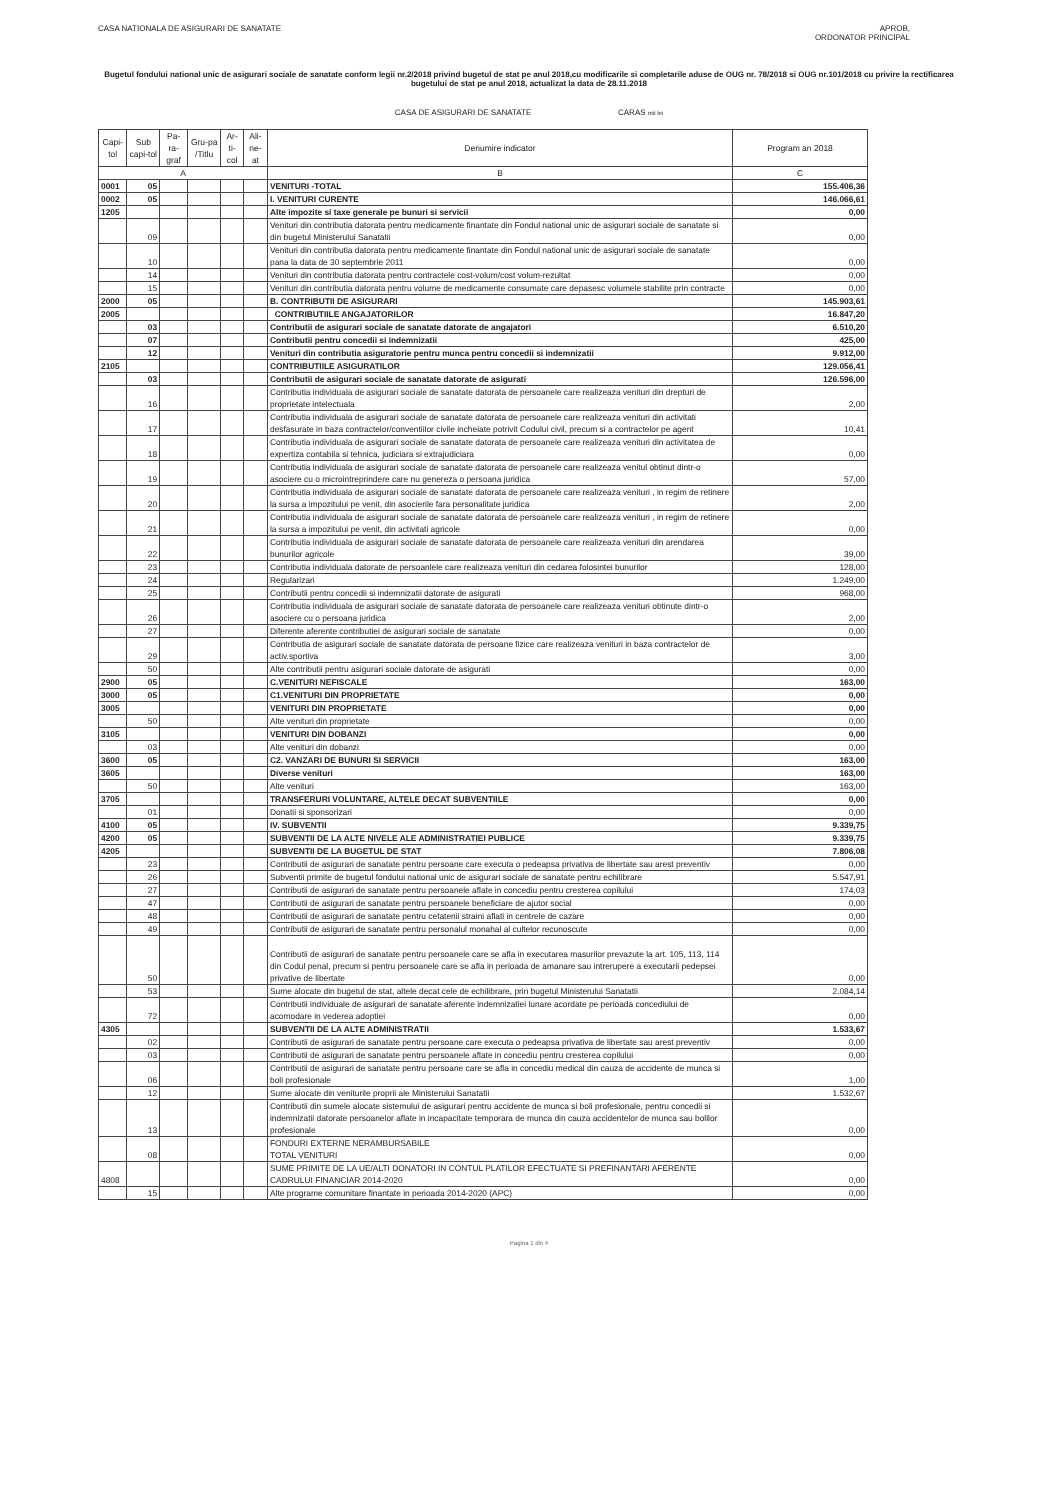CASA NATIONALA DE ASIGURARI DE SANATATE
APROB,
ORDONATOR PRINCIPAL
Bugetul fondului national unic de asigurari sociale de sanatate conform legii nr.2/2018 privind bugetul de stat pe anul 2018,cu modificarile si completarile aduse de OUG nr. 78/2018 si OUG nr.101/2018 cu privire la rectificarea bugetului de stat pe anul 2018, actualizat la data de 28.11.2018
CASA DE ASIGURARI DE SANATATE CARAS mii lei
| Capi-tol | Sub capi-tol | Pa-ra-graf | Gru-pa /Titlu | Ar-ti-col | Ali-ne-at | Denumire indicator | Program an 2018 |
| --- | --- | --- | --- | --- | --- | --- | --- |
| A | | | | | | B | C |
| 0001 | 05 | | | | | VENITURI -TOTAL | 155.406,36 |
| 0002 | 05 | | | | | I. VENITURI CURENTE | 146.066,61 |
| 1205 | | | | | | Alte impozite si taxe generale pe bunuri si servicii | 0,00 |
| | 09 | | | | | Venituri din contributia datorata pentru medicamente finantate din Fondul national unic de asigurari sociale de sanatate si din bugetul Ministerului Sanatatii | 0,00 |
| | 10 | | | | | Venituri din contributia datorata pentru medicamente finantate din Fondul national unic de asigurari sociale de sanatate pana la data de 30 septembrie 2011 | 0,00 |
| | 14 | | | | | Venituri din contributia datorata pentru contractele cost-volum/cost volum-rezultat | 0,00 |
| | 15 | | | | | Venituri din contributia datorata pentru volume de medicamente consumate care depasesc volumele stabilite prin contracte | 0,00 |
| 2000 | 05 | | | | | B. CONTRIBUTII DE ASIGURARI | 145.903,61 |
| 2005 | | | | | | CONTRIBUTIILE ANGAJATORILOR | 16.847,20 |
| | 03 | | | | | Contributii de asigurari sociale de sanatate datorate de angajatori | 6.510,20 |
| | 07 | | | | | Contributii pentru concedii si indemnizatii | 425,00 |
| | 12 | | | | | Venituri din contributia asiguratorie pentru munca pentru concedii si indemnizatii | 9.912,00 |
| 2105 | | | | | | CONTRIBUTIILE ASIGURATILOR | 129.056,41 |
| | 03 | | | | | Contributii de asigurari sociale de sanatate datorate de asigurati | 126.596,00 |
| | 16 | | | | | Contributia individuala de asigurari sociale de sanatate datorata de persoanele care realizeaza venituri din drepturi de proprietate intelectuala | 2,00 |
| | 17 | | | | | Contributia individuala de asigurari sociale de sanatate datorata de persoanele care realizeaza venituri din activitati desfasurate in baza contractelor/conventiilor civile incheiate potrivit Codului civil, precum si a contractelor pe agent | 10,41 |
| | 18 | | | | | Contributia individuala de asigurari sociale de sanatate datorata de persoanele care realizeaza venituri din activitatea de expertiza contabila si tehnica, judiciara si extrajudiciara | 0,00 |
| | 19 | | | | | Contributia individuala de asigurari sociale de sanatate datorata de persoanele care realizeaza venitul obtinut dintr-o asociere cu o microintreprindere care nu genereza o persoana juridica | 57,00 |
| | 20 | | | | | Contributia individuala de asigurari sociale de sanatate datorata de persoanele care realizeaza venituri , in regim de retinere la sursa a impozitului pe venit, din asocierile fara personalitate juridica | 2,00 |
| | 21 | | | | | Contributia individuala de asigurari sociale de sanatate datorata de persoanele care realizeaza venituri , in regim de retinere la sursa a impozitului pe venit, din activitati agricole | 0,00 |
| | 22 | | | | | Contributia individuala de asigurari sociale de sanatate datorata de persoanele care realizeaza venituri din arendarea bunurilor agricole | 39,00 |
| | 23 | | | | | Contributia individuala datorate de persoanlele care realizeaza venituri din cedarea folosintei bunurilor | 128,00 |
| | 24 | | | | | Regularizari | 1.249,00 |
| | 25 | | | | | Contributii pentru concedii si indemnizatii datorate de asigurati | 968,00 |
| | 26 | | | | | Contributia individuala de asigurari sociale de sanatate datorata de persoanele care realizeaza venituri obtinute dintr-o asociere cu o persoana juridica | 2,00 |
| | 27 | | | | | Diferente aferente contributiei de asigurari sociale de sanatate | 0,00 |
| | 29 | | | | | Contributia de asigurari sociale de sanatate datorata de persoane fizice care realizeaza venituri in baza contractelor de activ.sportiva | 3,00 |
| | 50 | | | | | Alte contributii pentru asigurari sociale datorate de asigurati | 0,00 |
| 2900 | 05 | | | | | C.VENITURI NEFISCALE | 163,00 |
| 3000 | 05 | | | | | C1.VENITURI DIN PROPRIETATE | 0,00 |
| 3005 | | | | | | VENITURI DIN PROPRIETATE | 0,00 |
| | 50 | | | | | Alte venituri din proprietate | 0,00 |
| 3105 | | | | | | VENITURI DIN DOBANZI | 0,00 |
| | 03 | | | | | Alte venituri din dobanzi | 0,00 |
| 3600 | 05 | | | | | C2. VANZARI DE BUNURI SI SERVICII | 163,00 |
| 3605 | | | | | | Diverse venituri | 163,00 |
| | 50 | | | | | Alte venituri | 163,00 |
| 3705 | | | | | | TRANSFERURI VOLUNTARE, ALTELE DECAT SUBVENTIILE | 0,00 |
| | 01 | | | | | Donatii si sponsorizari | 0,00 |
| 4100 | 05 | | | | | IV. SUBVENTII | 9.339,75 |
| 4200 | 05 | | | | | SUBVENTII DE LA ALTE NIVELE ALE ADMINISTRATIEI PUBLICE | 9.339,75 |
| 4205 | | | | | | SUBVENTII DE LA BUGETUL DE STAT | 7.806,08 |
| | 23 | | | | | Contributii de asigurari de sanatate pentru persoane care executa o pedeapsa privativa de libertate sau arest preventiv | 0,00 |
| | 26 | | | | | Subventii primite de bugetul fondului national unic de asigurari sociale de sanatate pentru echilibrare | 5.547,91 |
| | 27 | | | | | Contributii de asigurari de sanatate pentru persoanele aflate in concediu pentru cresterea copilului | 174,03 |
| | 47 | | | | | Contributii de asigurari de sanatate pentru persoanele beneficiare de ajutor social | 0,00 |
| | 48 | | | | | Contributii de asigurari de sanatate pentru cetatenii straini aflati in centrele de cazare | 0,00 |
| | 49 | | | | | Contributii de asigurari de sanatate pentru personalul monahal al cultelor recunoscute | 0,00 |
| | 50 | | | | | Contributii de asigurari de sanatate pentru persoanele care se afla in executarea masurilor prevazute la art. 105, 113, 114 din Codul penal, precum si pentru persoanele care se afla in perioada de amanare sau intrerupere a executarii pedepsei privative de libertate | 0,00 |
| | 53 | | | | | Sume alocate din bugetul de stat, altele decat cele de echilibrare, prin bugetul Ministerului Sanatatii | 2.084,14 |
| | 72 | | | | | Contributii individuale de asigurari de sanatate aferente indemnizatiei lunare acordate pe perioada concediului de acomodare in vederea adoptiei | 0,00 |
| 4305 | | | | | | SUBVENTII DE LA ALTE ADMINISTRATII | 1.533,67 |
| | 02 | | | | | Contributii de asigurari de sanatate pentru persoane care executa o pedeapsa privativa de libertate sau arest preventiv | 0,00 |
| | 03 | | | | | Contributii de asigurari de sanatate pentru persoanele aflate in concediu pentru cresterea copilului | 0,00 |
| | 06 | | | | | Contributii de asigurari de sanatate pentru persoane care se afla in concediu medical din cauza de accidente de munca si boli profesionale | 1,00 |
| | 12 | | | | | Sume alocate din veniturile proprii ale Ministerului Sanatatii | 1.532,67 |
| | 13 | | | | | Contributii din sumele alocate sistemului de asigurari pentru accidente de munca si boli profesionale, pentru concedii si indemnizatii datorate persoanelor aflate in incapacitate temporara de munca din cauza accidentelor de munca sau bolilor profesionale | 0,00 |
| | 08 | | | | | FONDURI EXTERNE NERAMBURSABILE TOTAL VENITURI | 0,00 |
| 4808 | | | | | | SUME PRIMITE DE LA UE/ALTI DONATORI IN CONTUL PLATILOR EFECTUATE SI PREFINANTARI AFERENTE CADRULUI FINANCIAR 2014-2020 | 0,00 |
| | 15 | | | | | Alte programe comunitare finantate in perioada 2014-2020 (APC) | 0,00 |
Pagina 1 din 4